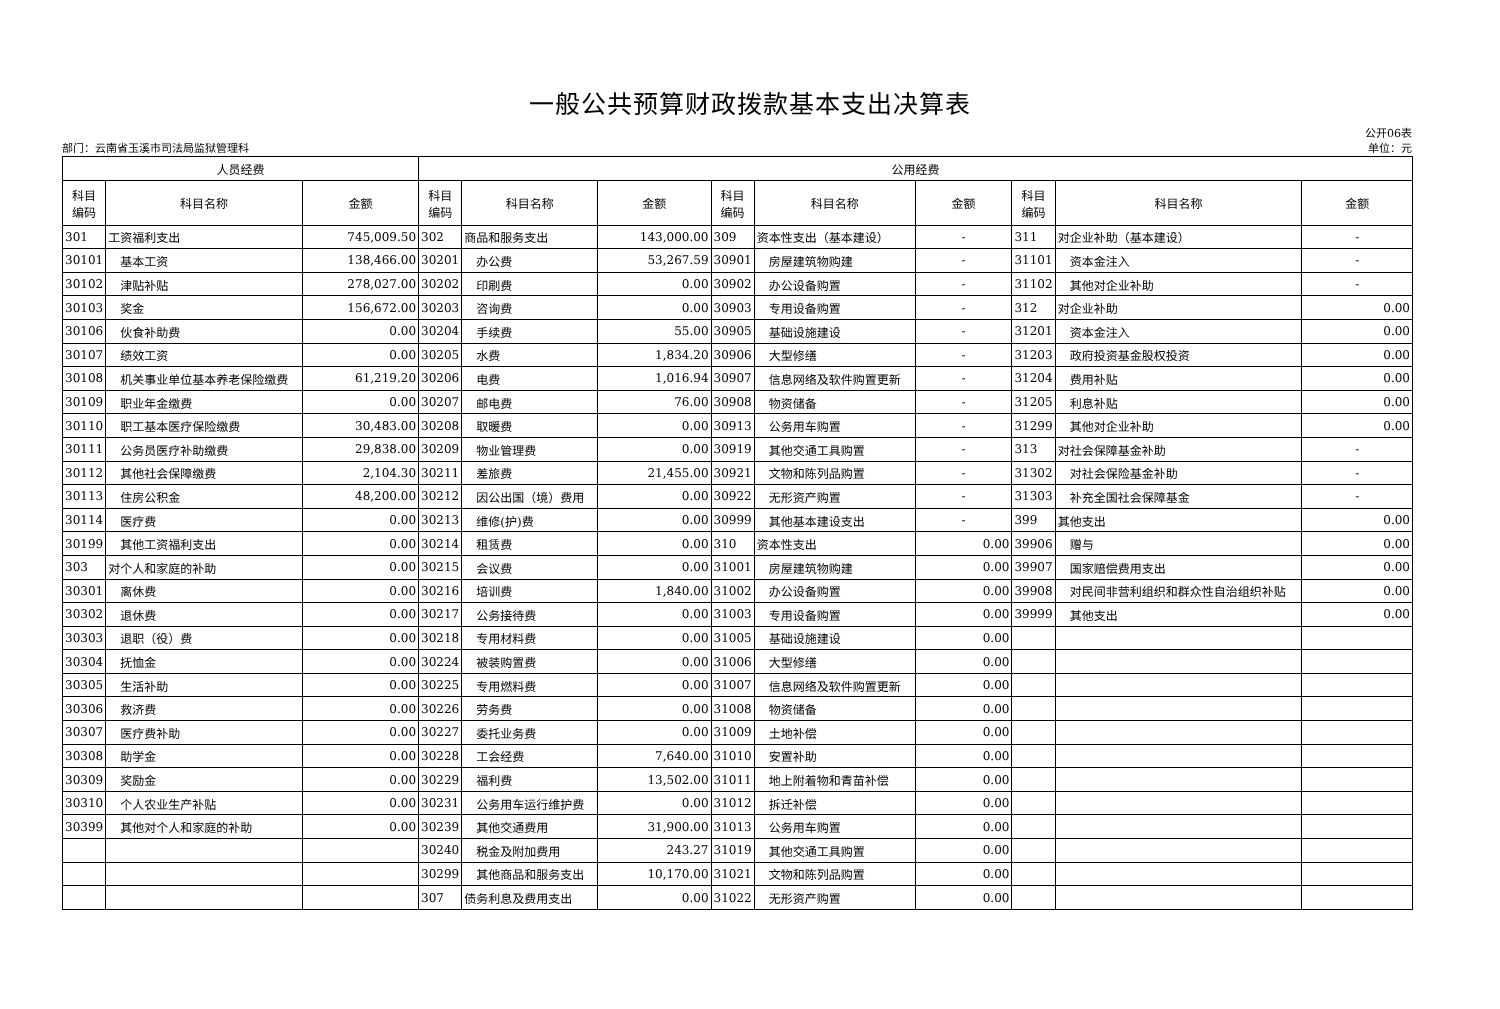一般公共预算财政拨款基本支出决算表
部门：云南省玉溪市司法局监狱管理科 公开06表
单位：元
| 人员经费 | | | 公用经费 | | | | | | | | |
| --- | --- | --- | --- | --- | --- | --- | --- | --- | --- | --- | --- |
| 科目 编码 | 科目名称 | 金额 | 科目 编码 | 科目名称 | 金额 | 科目 编码 | 科目名称 | 金额 | 科目 编码 | 科目名称 | 金额 |
| 301 | 工资福利支出 | 745,009.50 | 302 | 商品和服务支出 | 143,000.00 | 309 | 资本性支出（基本建设） | - | 311 | 对企业补助（基本建设） | - |
| 30101 | 基本工资 | 138,466.00 | 30201 | 办公费 | 53,267.59 | 30901 | 房屋建筑物购建 | - | 31101 | 资本金注入 | - |
| 30102 | 津贴补贴 | 278,027.00 | 30202 | 印刷费 | 0.00 | 30902 | 办公设备购置 | - | 31102 | 其他对企业补助 | - |
| 30103 | 奖金 | 156,672.00 | 30203 | 咨询费 | 0.00 | 30903 | 专用设备购置 | - | 312 | 对企业补助 | 0.00 |
| 30106 | 伙食补助费 | 0.00 | 30204 | 手续费 | 55.00 | 30905 | 基础设施建设 | - | 31201 | 资本金注入 | 0.00 |
| 30107 | 绩效工资 | 0.00 | 30205 | 水费 | 1,834.20 | 30906 | 大型修缮 | - | 31203 | 政府投资基金股权投资 | 0.00 |
| 30108 | 机关事业单位基本养老保险缴费 | 61,219.20 | 30206 | 电费 | 1,016.94 | 30907 | 信息网络及软件购置更新 | - | 31204 | 费用补贴 | 0.00 |
| 30109 | 职业年金缴费 | 0.00 | 30207 | 邮电费 | 76.00 | 30908 | 物资储备 | - | 31205 | 利息补贴 | 0.00 |
| 30110 | 职工基本医疗保险缴费 | 30,483.00 | 30208 | 取暖费 | 0.00 | 30913 | 公务用车购置 | - | 31299 | 其他对企业补助 | 0.00 |
| 30111 | 公务员医疗补助缴费 | 29,838.00 | 30209 | 物业管理费 | 0.00 | 30919 | 其他交通工具购置 | - | 313 | 对社会保障基金补助 | - |
| 30112 | 其他社会保障缴费 | 2,104.30 | 30211 | 差旅费 | 21,455.00 | 30921 | 文物和陈列品购置 | - | 31302 | 对社会保险基金补助 | - |
| 30113 | 住房公积金 | 48,200.00 | 30212 | 因公出国（境）费用 | 0.00 | 30922 | 无形资产购置 | - | 31303 | 补充全国社会保障基金 | - |
| 30114 | 医疗费 | 0.00 | 30213 | 维修(护)费 | 0.00 | 30999 | 其他基本建设支出 | - | 399 | 其他支出 | 0.00 |
| 30199 | 其他工资福利支出 | 0.00 | 30214 | 租赁费 | 0.00 | 310 | 资本性支出 | 0.00 | 39906 | 赠与 | 0.00 |
| 303 | 对个人和家庭的补助 | 0.00 | 30215 | 会议费 | 0.00 | 31001 | 房屋建筑物购建 | 0.00 | 39907 | 国家赔偿费用支出 | 0.00 |
| 30301 | 离休费 | 0.00 | 30216 | 培训费 | 1,840.00 | 31002 | 办公设备购置 | 0.00 | 39908 | 对民间非营利组织和群众性自治组织补贴 | 0.00 |
| 30302 | 退休费 | 0.00 | 30217 | 公务接待费 | 0.00 | 31003 | 专用设备购置 | 0.00 | 39999 | 其他支出 | 0.00 |
| 30303 | 退职（役）费 | 0.00 | 30218 | 专用材料费 | 0.00 | 31005 | 基础设施建设 | 0.00 | | | |
| 30304 | 抚恤金 | 0.00 | 30224 | 被装购置费 | 0.00 | 31006 | 大型修缮 | 0.00 | | | |
| 30305 | 生活补助 | 0.00 | 30225 | 专用燃料费 | 0.00 | 31007 | 信息网络及软件购置更新 | 0.00 | | | |
| 30306 | 救济费 | 0.00 | 30226 | 劳务费 | 0.00 | 31008 | 物资储备 | 0.00 | | | |
| 30307 | 医疗费补助 | 0.00 | 30227 | 委托业务费 | 0.00 | 31009 | 土地补偿 | 0.00 | | | |
| 30308 | 助学金 | 0.00 | 30228 | 工会经费 | 7,640.00 | 31010 | 安置补助 | 0.00 | | | |
| 30309 | 奖励金 | 0.00 | 30229 | 福利费 | 13,502.00 | 31011 | 地上附着物和青苗补偿 | 0.00 | | | |
| 30310 | 个人农业生产补贴 | 0.00 | 30231 | 公务用车运行维护费 | 0.00 | 31012 | 拆迁补偿 | 0.00 | | | |
| 30399 | 其他对个人和家庭的补助 | 0.00 | 30239 | 其他交通费用 | 31,900.00 | 31013 | 公务用车购置 | 0.00 | | | |
| | | | 30240 | 税金及附加费用 | 243.27 | 31019 | 其他交通工具购置 | 0.00 | | | |
| | | | 30299 | 其他商品和服务支出 | 10,170.00 | 31021 | 文物和陈列品购置 | 0.00 | | | |
| | | | 307 | 债务利息及费用支出 | 0.00 | 31022 | 无形资产购置 | 0.00 | | | |